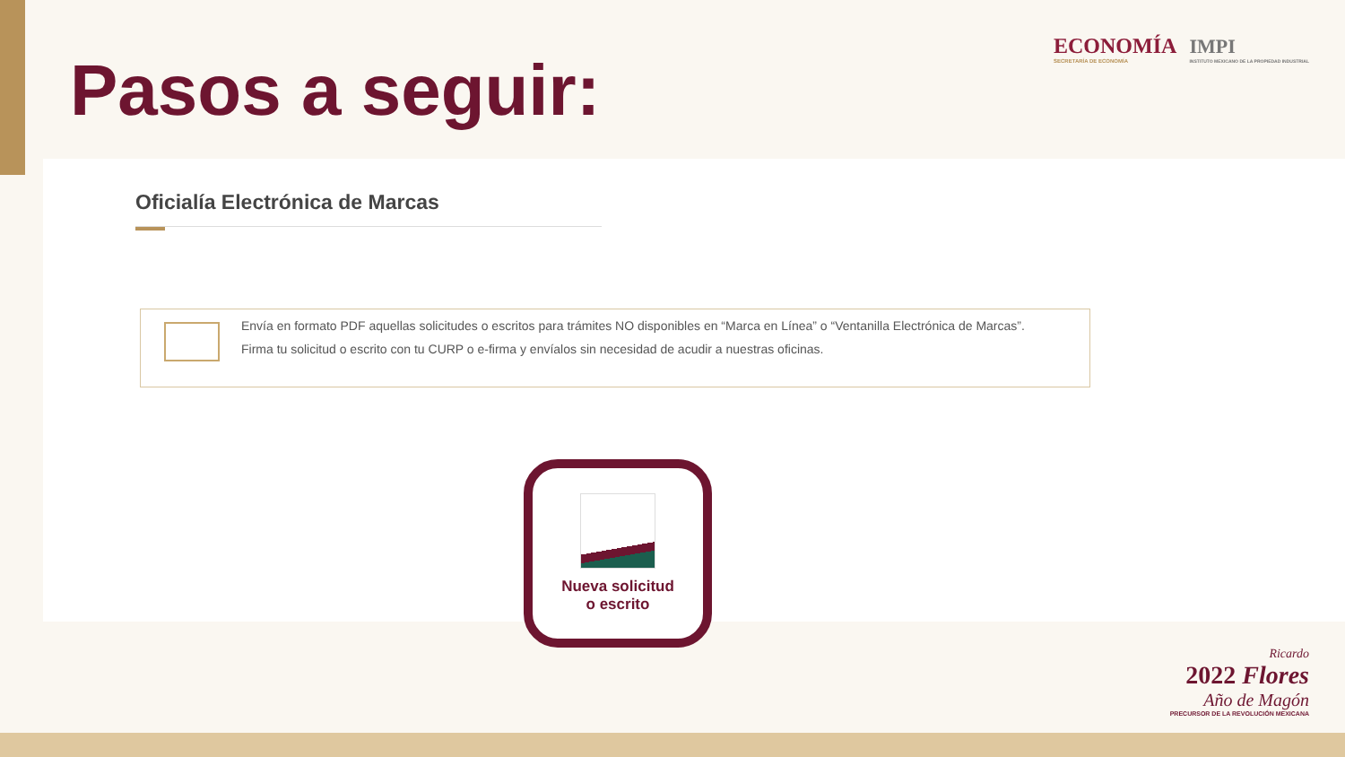ECONOMÍA
SECRETARÍA DE ECONOMÍA
IMPI
INSTITUTO MEXICANO DE LA PROPIEDAD INDUSTRIAL
Pasos a seguir:
Oficialía Electrónica de Marcas
Envía en formato PDF aquellas solicitudes o escritos para trámites NO disponibles en “Marca en Línea” o “Ventanilla Electrónica de Marcas”.
Firma tu solicitud o escrito con tu CURP o e-firma y envíalos sin necesidad de acudir a nuestras oficinas.
Nueva solicitud
o escrito
Ricardo
2022 Flores
Año de Magón
PRECURSOR DE LA REVOLUCIÓN MEXICANA